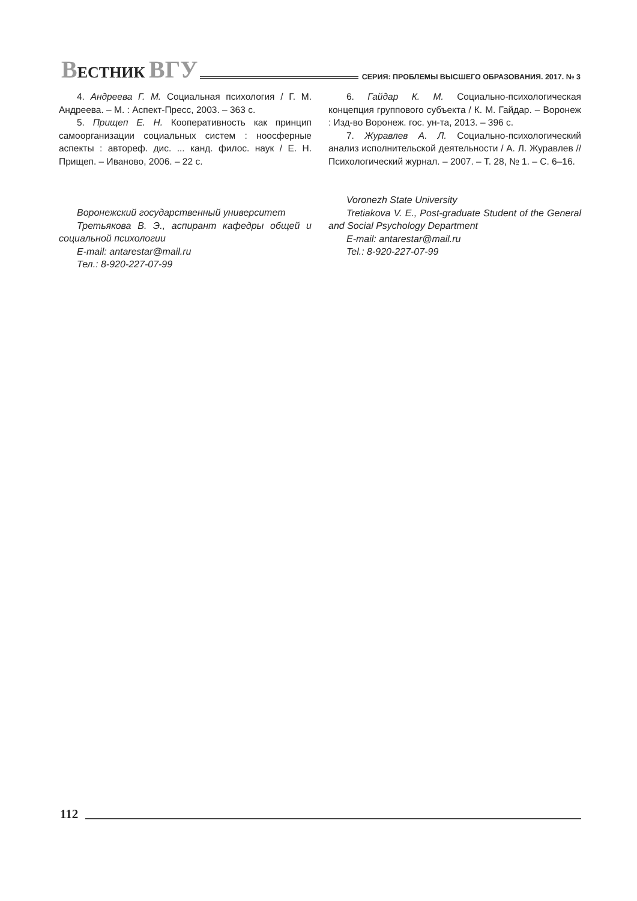ВЕСТНИК ВГУ СЕРИЯ: ПРОБЛЕМЫ ВЫСШЕГО ОБРАЗОВАНИЯ. 2017. № 3
4. Андреева Г. М. Социальная психология / Г. М. Андреева. – М. : Аспект-Пресс, 2003. – 363 с.
5. Прищеп Е. Н. Кооперативность как принцип самоорганизации социальных систем : ноосферные аспекты : автореф. дис. ... канд. филос. наук / Е. Н. Прищеп. – Иваново, 2006. – 22 с.
Воронежский государственный университет
Третьякова В. Э., аспирант кафедры общей и социальной психологии
E-mail: antarestar@mail.ru
Тел.: 8-920-227-07-99
6. Гайдар К. М. Социально-психологическая концепция группового субъекта / К. М. Гайдар. – Воронеж : Изд-во Воронеж. гос. ун-та, 2013. – 396 с.
7. Журавлев А. Л. Социально-психологический анализ исполнительской деятельности / А. Л. Журавлев // Психологический журнал. – 2007. – Т. 28, № 1. – С. 6–16.
Voronezh State University
Tretiakova V. E., Post-graduate Student of the General and Social Psychology Department
E-mail: antarestar@mail.ru
Tel.: 8-920-227-07-99
112